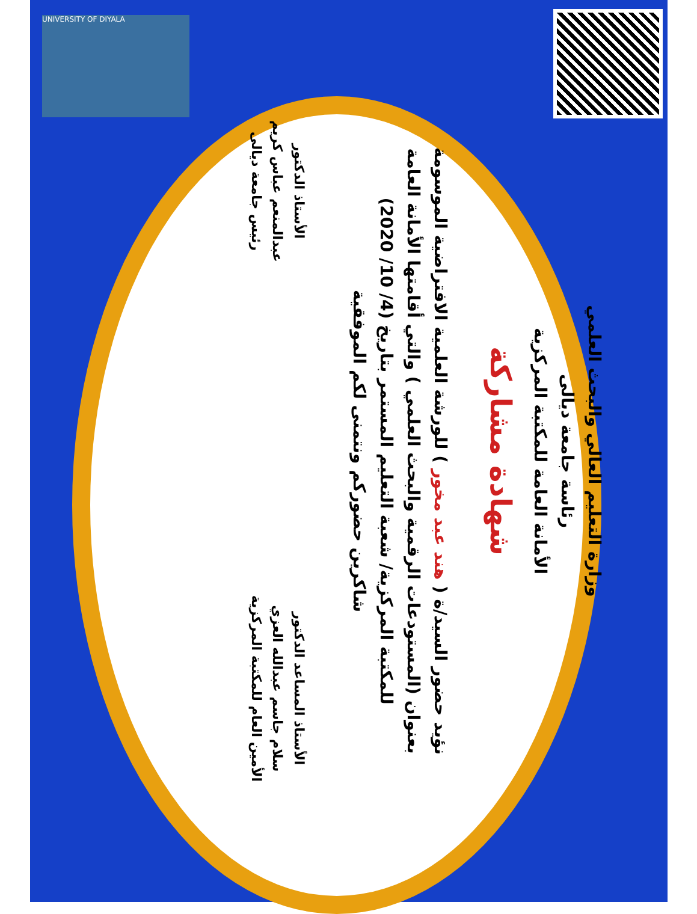UNIVERSITY OF DIYALA
وزارة التعليم العالي والبحث العلمي
رئاسة جامعة ديالى
الأمانة العامة للمكتبة المركزية
شهادة مشاركة
نؤيد حضور السيد/ة ( هند عبد مخور ) للورشة العلمية الافتراضية الموسومة بعنوان (المستودعات الرقمية والبحث العلمي ) والتي أقامتها الأمانة العامة للمكتبة المركزية/ شعبة التعليم المستمر بتاريخ (4/ 10/ 2020)
شاكرين حضوركم ونتمنى لكم الموفقية
الأستاذ المساعد الدكتور
سلام جاسم عبدالله العزي
الأمين العام للمكتبة المركزية
الأستاذ الدكتور
عبدالمنعم عباس كريم
رئيس جامعة ديالى